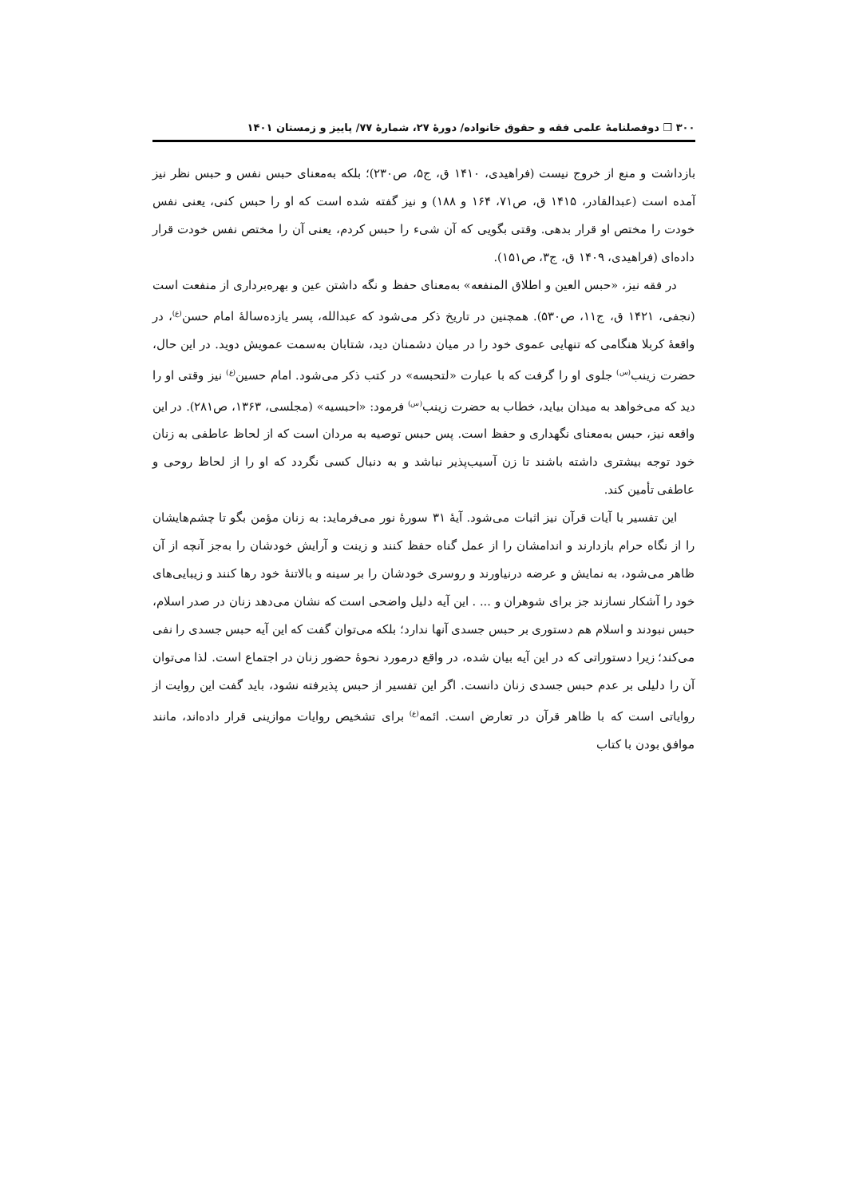۳۰۰ ❒ دوفصلنامهٔ علمی فقه و حقوق خانواده/ دورهٔ ۲۷، شمارهٔ ۷۷/ پاییز و زمستان ۱۴۰۱
بازداشت و منع از خروج نیست (فراهیدی، ۱۴۱۰ ق، ج۵، ص۲۳۰)؛ بلکه به‌معنای حبس نفس و حبس نظر نیز آمده است (عبدالقادر، ۱۴۱۵ ق، ص۷۱، ۱۶۴ و ۱۸۸) و نیز گفته شده است که او را حبس کنی، یعنی نفس خودت را مختص او قرار بدهی. وقتی بگویی که آن شیء را حبس کردم، یعنی آن را مختص نفس خودت قرار داده‌ای (فراهیدی، ۱۴۰۹ ق، ج۳، ص۱۵۱).
در فقه نیز، «حبس العین و اطلاق المنفعه» به‌معنای حفظ و نگه داشتن عین و بهره‌برداری از منفعت است (نجفی، ۱۴۲۱ ق، ج۱۱، ص۵۳۰). همچنین در تاریخ ذکر می‌شود که عبدالله، پسر یازده‌سالهٔ امام حسن<sup>(ع)</sup>، در واقعهٔ کربلا هنگامی که تنهایی عموی خود را در میان دشمنان دید، شتابان به‌سمت عمویش دوید. در این حال، حضرت زینب<sup>(س)</sup> جلوی او را گرفت که با عبارت «لتحبسه» در کتب ذکر می‌شود. امام حسین<sup>(ع)</sup> نیز وقتی او را دید که می‌خواهد به میدان بیاید، خطاب به حضرت زینب<sup>(س)</sup> فرمود: «احبسیه» (مجلسی، ۱۳۶۳، ص۲۸۱). در این واقعه نیز، حبس به‌معنای نگهداری و حفظ است. پس حبس توصیه به مردان است که از لحاظ عاطفی به زنان خود توجه بیشتری داشته باشند تا زن آسیب‌پذیر نباشد و به دنبال کسی نگردد که او را از لحاظ روحی و عاطفی تأمین کند.
این تفسیر با آیات قرآن نیز اثبات می‌شود. آیهٔ ۳۱ سورهٔ نور می‌فرماید: به زنان مؤمن بگو تا چشم‌هایشان را از نگاه حرام بازدارند و اندامشان را از عمل گناه حفظ کنند و زینت و آرایش خودشان را به‌جز آنچه از آن ظاهر می‌شود، به نمایش و عرضه درنیاورند و روسری خودشان را بر سینه و بالاتنهٔ خود رها کنند و زیبایی‌های خود را آشکار نسازند جز برای شوهران و ... . این آیه دلیل واضحی است که نشان می‌دهد زنان در صدر اسلام، حبس نبودند و اسلام هم دستوری بر حبس جسدی آنها ندارد؛ بلکه می‌توان گفت که این آیه حبس جسدی را نفی می‌کند؛ زیرا دستوراتی که در این آیه بیان شده، در واقع درمورد نحوهٔ حضور زنان در اجتماع است. لذا می‌توان آن را دلیلی بر عدم حبس جسدی زنان دانست. اگر این تفسیر از حبس پذیرفته نشود، باید گفت این روایت از روایاتی است که با ظاهر قرآن در تعارض است. ائمه<sup>(ع)</sup> برای تشخیص روایات موازینی قرار داده‌اند، مانند موافق بودن با کتاب